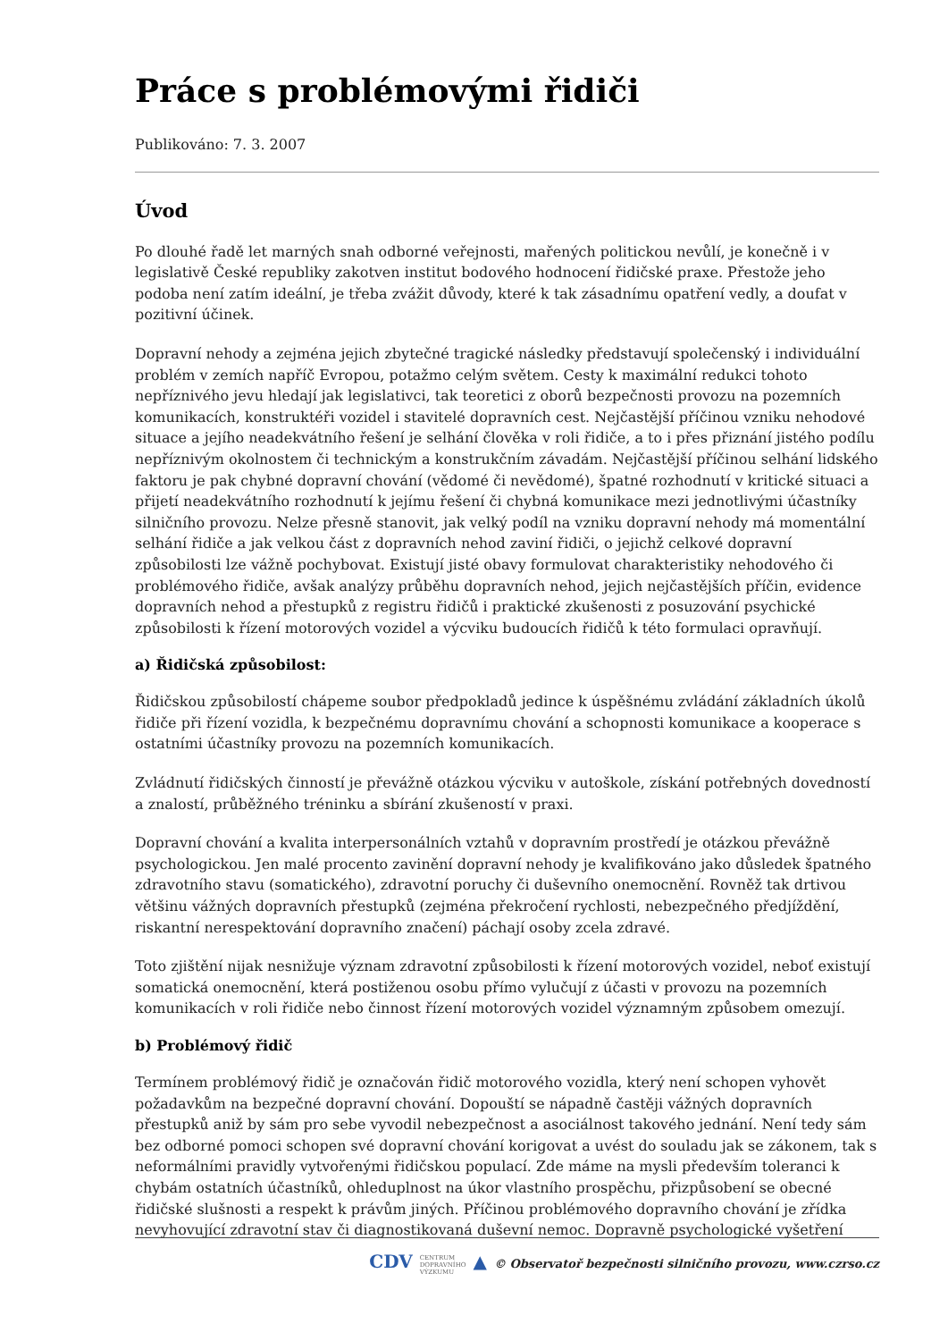Práce s problémovými řidiči
Publikováno: 7. 3. 2007
Úvod
Po dlouhé řadě let marných snah odborné veřejnosti, mařených politickou nevůlí, je konečně i v legislativě České republiky zakotven institut bodového hodnocení řidičské praxe. Přestože jeho podoba není zatím ideální, je třeba zvážit důvody, které k tak zásadnímu opatření vedly, a doufat v pozitivní účinek.
Dopravní nehody a zejména jejich zbytečné tragické následky představují společenský i individuální problém v zemích napříč Evropou, potažmo celým světem. Cesty k maximální redukci tohoto nepříznivého jevu hledají jak legislativci, tak teoretici z oborů bezpečnosti provozu na pozemních komunikacích, konstruktéři vozidel i stavitelé dopravních cest. Nejčastější příčinou vzniku nehodové situace a jejího neadekvátního řešení je selhání člověka v roli řidiče, a to i přes přiznání jistého podílu nepříznivým okolnostem či technickým a konstrukčním závadám. Nejčastější příčinou selhání lidského faktoru je pak chybné dopravní chování (vědomé či nevědomé), špatné rozhodnutí v kritické situaci a přijetí neadekvátního rozhodnutí k jejímu řešení či chybná komunikace mezi jednotlivými účastníky silničního provozu. Nelze přesně stanovit, jak velký podíl na vzniku dopravní nehody má momentální selhání řidiče a jak velkou část z dopravních nehod zaviní řidiči, o jejichž celkové dopravní způsobilosti lze vážně pochybovat. Existují jisté obavy formulovat charakteristiky nehodového či problémového řidiče, avšak analýzy průběhu dopravních nehod, jejich nejčastějších příčin, evidence dopravních nehod a přestupků z registru řidičů i praktické zkušenosti z posuzování psychické způsobilosti k řízení motorových vozidel a výcviku budoucích řidičů k této formulaci opravňují.
a) Řidičská způsobilost:
Řidičskou způsobilostí chápeme soubor předpokladů jedince k úspěšnému zvládání základních úkolů řidiče při řízení vozidla, k bezpečnému dopravnímu chování a schopnosti komunikace a kooperace s ostatními účastníky provozu na pozemních komunikacích.
Zvládnutí řidičských činností je převážně otázkou výcviku v autoškole, získání potřebných dovedností a znalostí, průběžného tréninku a sbírání zkušeností v praxi.
Dopravní chování a kvalita interpersonálních vztahů v dopravním prostředí je otázkou převážně psychologickou. Jen malé procento zavinění dopravní nehody je kvalifikováno jako důsledek špatného zdravotního stavu (somatického), zdravotní poruchy či duševního onemocnění. Rovněž tak drtivou většinu vážných dopravních přestupků (zejména překročení rychlosti, nebezpečného předjíždění, riskantní nerespektování dopravního značení) páchají osoby zcela zdravé.
Toto zjištění nijak nesnižuje význam zdravotní způsobilosti k řízení motorových vozidel, neboť existují somatická onemocnění, která postiženou osobu přímo vylučují z účasti v provozu na pozemních komunikacích v roli řidiče nebo činnost řízení motorových vozidel významným způsobem omezují.
b) Problémový řidič
Termínem problémový řidič je označován řidič motorového vozidla, který není schopen vyhovět požadavkům na bezpečné dopravní chování. Dopouští se nápadně častěji vážných dopravních přestupků aniž by sám pro sebe vyvodil nebezpečnost a asociálnost takového jednání. Není tedy sám bez odborné pomoci schopen své dopravní chování korigovat a uvést do souladu jak se zákonem, tak s neformálními pravidly vytvořenými řidičskou populací. Zde máme na mysli především toleranci k chybám ostatních účastníků, ohleduplnost na úkor vlastního prospěchu, přizpůsobení se obecné řidičské slušnosti a respekt k právům jiných. Příčinou problémového dopravního chování je zřídka nevyhovující zdravotní stav či diagnostikovaná duševní nemoc. Dopravně psychologické vyšetření
CDV CENTRUM
DOPRAVNÍHO
VÝZKUMU ▲ © Observatoř bezpečnosti silničního provozu, www.czrso.cz